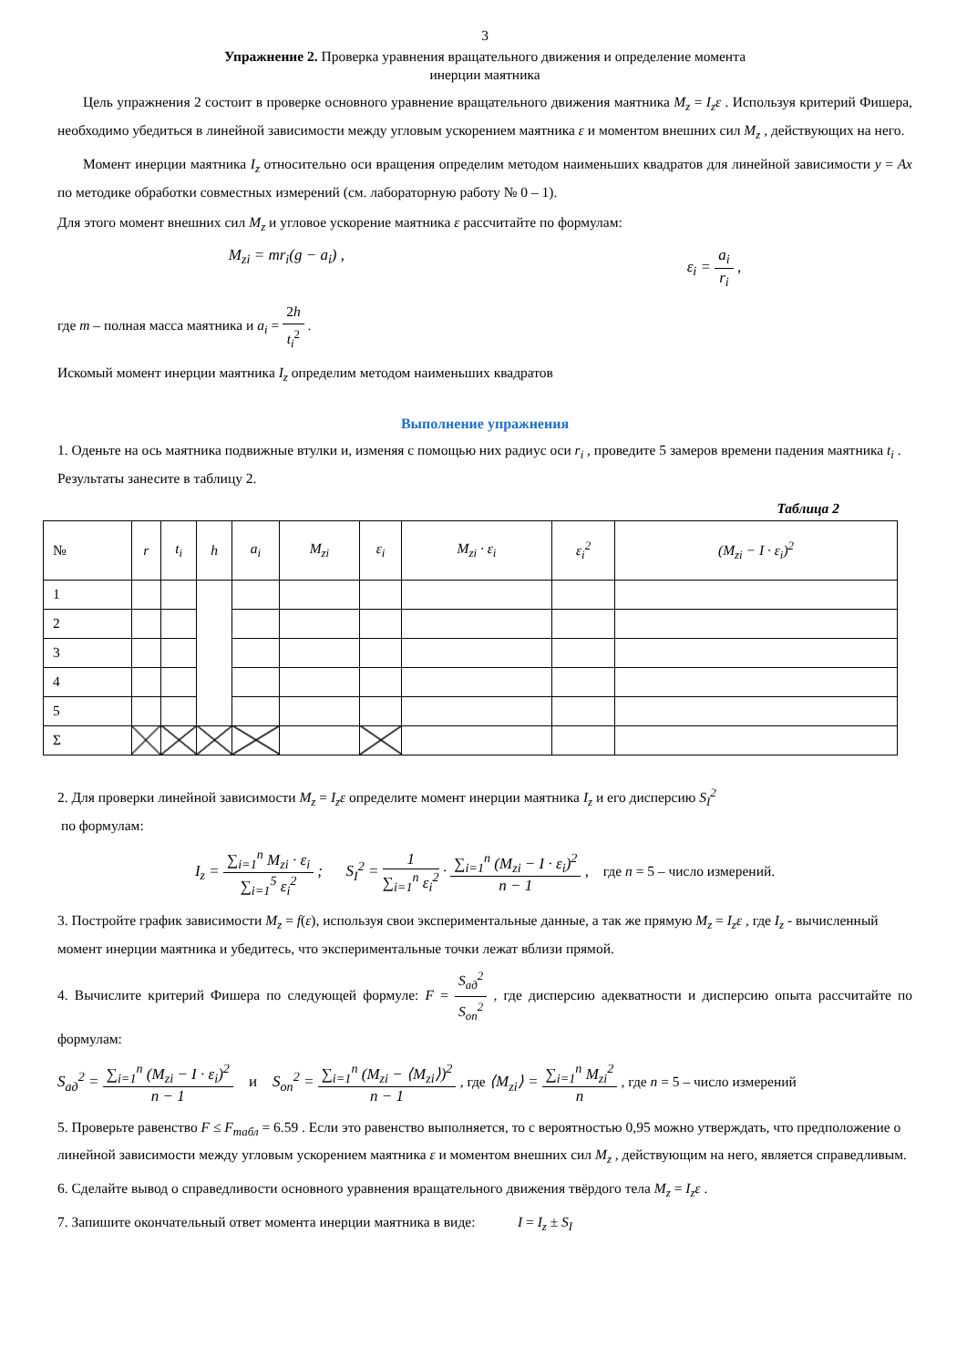3
Упражнение 2. Проверка уравнения вращательного движения и определение момента
инерции маятника
Цель упражнения 2 состоит в проверке основного уравнение вращательного движения маятника M<sub>z</sub> = I<sub>z</sub>ε . Используя критерий Фишера, необходимо убедиться в линейной зависимости между угловым ускорением маятника ε и моментом внешних сил M<sub>z</sub> , действующих на него.
Момент инерции маятника I<sub>z</sub> относительно оси вращения определим методом наименьших квадратов для линейной зависимости y = Ax по методике обработки совместных измерений (см. лабораторную работу № 0 – 1).
Для этого момент внешних сил M<sub>z</sub> и угловое ускорение маятника ε рассчитайте по формулам:
M<sub>zi</sub> = mr<sub>i</sub>(g − a<sub>i</sub>) , ε<sub>i</sub> = a<sub>i</sub> r<sub>i</sub> ,
где m – полная масса маятника и a<sub>i</sub> = 2h t<sub>i</sub><sup>2</sup> .
Искомый момент инерции маятника I<sub>z</sub> определим методом наименьших квадратов
Выполнение упражнения
1. Оденьте на ось маятника подвижные втулки и, изменяя с помощью них радиус оси r<sub>i</sub> , проведите 5 замеров времени падения маятника t<sub>i</sub> . Результаты занесите в таблицу 2.
Таблица 2
| № | r | t<sub>i</sub> | h | a<sub>i</sub> | M<sub>zi</sub> | ε<sub>i</sub> | M<sub>zi</sub> · ε<sub>i</sub> | ε<sub>i</sub><sup>2</sup> | (M<sub>zi</sub> − I · ε<sub>i</sub>)<sup>2</sup> |
| --- | --- | --- | --- | --- | --- | --- | --- | --- | --- |
| 1 | | | | | | | | | |
| 2 | | | | | | | | | |
| 3 | | | | | | | | | |
| 4 | | | | | | | | | |
| 5 | | | | | | | | | |
| Σ | | | | | | | | | |
2. Для проверки линейной зависимости M<sub>z</sub> = I<sub>z</sub>ε определите момент инерции маятника I<sub>z</sub> и его дисперсию S<sub>I</sub><sup>2</sup>
по формулам:
I<sub>z</sub> = ∑<sub>i=1</sub><sup>n</sup> M<sub>zi</sub> · ε<sub>i</sub> ∑<sub>i=1</sub><sup>5</sup> ε<sub>i</sub><sup>2</sup> ; S<sub>I</sub><sup>2</sup> = 1 ∑<sub>i=1</sub><sup>n</sup> ε<sub>i</sub><sup>2</sup> · ∑<sub>i=1</sub><sup>n</sup> (M<sub>zi</sub> − I · ε<sub>i</sub>)<sup>2</sup> n − 1 , где n = 5 – число измерений.
3. Постройте график зависимости M<sub>z</sub> = f(ε), используя свои экспериментальные данные, а так же прямую M<sub>z</sub> = I<sub>z</sub>ε , где I<sub>z</sub> - вычисленный момент инерции маятника и убедитесь, что экспериментальные точки лежат вблизи прямой.
4. Вычислите критерий Фишера по следующей формуле: F = S<sub>ад</sub><sup>2</sup> S<sub>оп</sub><sup>2</sup> , где дисперсию адекватности и дисперсию опыта рассчитайте по формулам:
S<sub>ад</sub><sup>2</sup> = ∑<sub>i=1</sub><sup>n</sup> (M<sub>zi</sub> − I · ε<sub>i</sub>)<sup>2</sup> n − 1 и S<sub>оп</sub><sup>2</sup> = ∑<sub>i=1</sub><sup>n</sup> (M<sub>zi</sub> − ⟨M<sub>zi</sub>⟩)<sup>2</sup> n − 1 , где ⟨M<sub>zi</sub>⟩ = ∑<sub>i=1</sub><sup>n</sup> M<sub>zi</sub><sup>2</sup> n , где n = 5 – число измерений
5. Проверьте равенство F ≤ F<sub>табл</sub> = 6.59 . Если это равенство выполняется, то с вероятностью 0,95 можно утверждать, что предположение о линейной зависимости между угловым ускорением маятника ε и моментом внешних сил M<sub>z</sub> , действующим на него, является справедливым.
6. Сделайте вывод о справедливости основного уравнения вращательного движения твёрдого тела M<sub>z</sub> = I<sub>z</sub>ε .
7. Запишите окончательный ответ момента инерции маятника в виде: I = I<sub>z</sub> ± S<sub>I</sub>